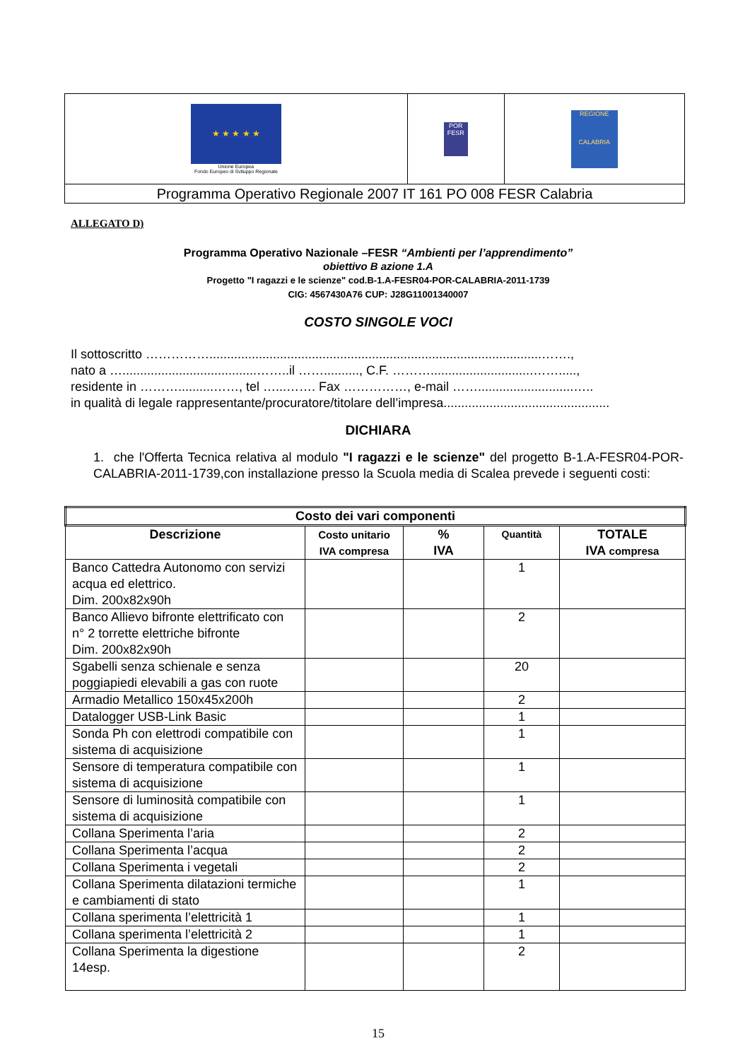| ★ ★ ★ ★ ★ Unione Europea Fondo Europeo di Sviluppo Regionale | POR FESR | REGIONE CALABRIA |
| Programma Operativo Regionale 2007 IT 161 PO 008 FESR Calabria | | |
ALLEGATO D)
Programma Operativo Nazionale –FESR “Ambienti per l’apprendimento”
obiettivo B azione 1.A
Progetto "I ragazzi e le scienze" cod.B-1.A-FESR04-POR-CALABRIA-2011-1739
CIG: 4567430A76 CUP: J28G11001340007
COSTO SINGOLE VOCI
Il sottoscritto ……………..............................................................................................…….,
nato a …......................................……..il …….........., C.F. ……….............................…….....,
residente in ………..........……, tel …...……. Fax ……………, e-mail ……...........................…..
in qualità di legale rappresentante/procuratore/titolare dell’impresa...............................................
DICHIARA
1. che l'Offerta Tecnica relativa al modulo "I ragazzi e le scienze" del progetto B-1.A-FESR04-POR-CALABRIA-2011-1739,con installazione presso la Scuola media di Scalea prevede i seguenti costi:
| Costo dei vari componenti | | | | |
| --- | --- | --- | --- | --- |
| Descrizione | Costo unitario IVA compresa | % IVA | Quantità | TOTALE IVA compresa |
| Banco Cattedra Autonomo con servizi acqua ed elettrico. Dim. 200x82x90h | | | 1 | |
| Banco Allievo bifronte elettrificato con n° 2 torrette elettriche bifronte Dim. 200x82x90h | | | 2 | |
| Sgabelli senza schienale e senza poggiapiedi elevabili a gas con ruote | | | 20 | |
| Armadio Metallico 150x45x200h | | | 2 | |
| Datalogger USB-Link Basic | | | 1 | |
| Sonda Ph con elettrodi compatibile con sistema di acquisizione | | | 1 | |
| Sensore di temperatura compatibile con sistema di acquisizione | | | 1 | |
| Sensore di luminosità compatibile con sistema di acquisizione | | | 1 | |
| Collana Sperimenta l’aria | | | 2 | |
| Collana Sperimenta l’acqua | | | 2 | |
| Collana Sperimenta i vegetali | | | 2 | |
| Collana Sperimenta dilatazioni termiche e cambiamenti di stato | | | 1 | |
| Collana sperimenta l’elettricità 1 | | | 1 | |
| Collana sperimenta l’elettricità 2 | | | 1 | |
| Collana Sperimenta la digestione 14esp. | | | 2 | |
15